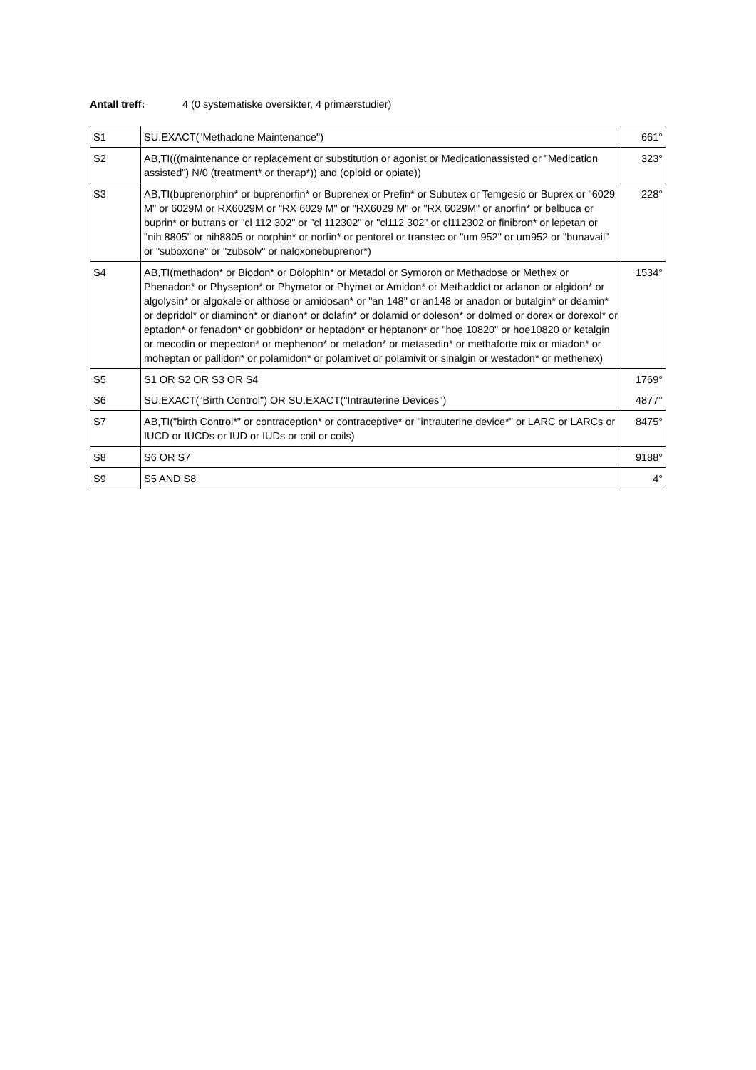Antall treff: 4 (0 systematiske oversikter, 4 primærstudier)
| S1 | SU.EXACT("Methadone Maintenance") | 661° |
| S2 | AB,TI(((maintenance or replacement or substitution or agonist or Medicationassisted or "Medication assisted") N/0 (treatment* or therap*)) and (opioid or opiate)) | 323° |
| S3 | AB,TI(buprenorphin* or buprenorfin* or Buprenex or Prefin* or Subutex or Temgesic or Buprex or "6029 M" or 6029M or RX6029M or "RX 6029 M" or "RX6029 M" or "RX 6029M" or anorfin* or belbuca or buprin* or butrans or "cl 112 302" or "cl 112302" or "cl112 302" or cl112302 or finibron* or lepetan or "nih 8805" or nih8805 or norphin* or norfin* or pentorel or transtec or "um 952" or um952 or "bunavail" or "suboxone" or "zubsolv" or naloxonebuprenor*) | 228° |
| S4 | AB,TI(methadon* or Biodon* or Dolophin* or Metadol or Symoron or Methadose or Methex or Phenadon* or Physepton* or Phymetor or Phymet or Amidon* or Methaddict or adanon or algidon* or algolysin* or algoxale or althose or amidosan* or "an 148" or an148 or anadon or butalgin* or deamin* or depridol* or diaminon* or dianon* or dolafin* or dolamid or doleson* or dolmed or dorex or dorexol* or eptadon* or fenadon* or gobbidon* or heptadon* or heptanon* or "hoe 10820" or hoe10820 or ketalgin or mecodin or mepecton* or mephenon* or metadon* or metasedin* or methaforte mix or miadon* or moheptan or pallidon* or polamidon* or polamivet or polamivit or sinalgin or westadon* or methenex) | 1534° |
| S5 | S1 OR S2 OR S3 OR S4 | 1769° |
| S6 | SU.EXACT("Birth Control") OR SU.EXACT("Intrauterine Devices") | 4877° |
| S7 | AB,TI("birth Control*" or contraception* or contraceptive* or "intrauterine device*" or LARC or LARCs or IUCD or IUCDs or IUD or IUDs or coil or coils) | 8475° |
| S8 | S6 OR S7 | 9188° |
| S9 | S5 AND S8 | 4° |